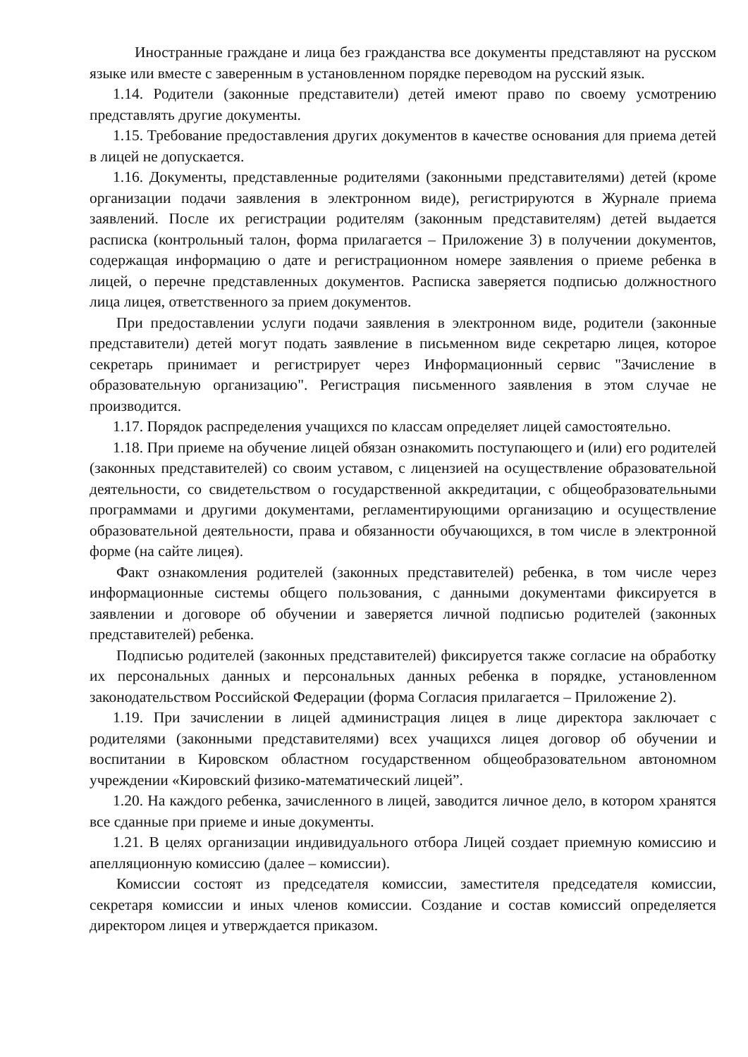Иностранные граждане и лица без гражданства все документы представляют на русском языке или вместе с заверенным в установленном порядке переводом на русский язык.
1.14. Родители (законные представители) детей имеют право по своему усмотрению представлять другие документы.
1.15. Требование предоставления других документов в качестве основания для приема детей в лицей не допускается.
1.16. Документы, представленные родителями (законными представителями) детей (кроме организации подачи заявления в электронном виде), регистрируются в Журнале приема заявлений. После их регистрации родителям (законным представителям) детей выдается расписка (контрольный талон, форма прилагается – Приложение 3) в получении документов, содержащая информацию о дате и регистрационном номере заявления о приеме ребенка в лицей, о перечне представленных документов. Расписка заверяется подписью должностного лица лицея, ответственного за прием документов.
При предоставлении услуги подачи заявления в электронном виде, родители (законные представители) детей могут подать заявление в письменном виде секретарю лицея, которое секретарь принимает и регистрирует через Информационный сервис "Зачисление в образовательную организацию". Регистрация письменного заявления в этом случае не производится.
1.17. Порядок распределения учащихся по классам определяет лицей самостоятельно.
1.18. При приеме на обучение лицей обязан ознакомить поступающего и (или) его родителей (законных представителей) со своим уставом, с лицензией на осуществление образовательной деятельности, со свидетельством о государственной аккредитации, с общеобразовательными программами и другими документами, регламентирующими организацию и осуществление образовательной деятельности, права и обязанности обучающихся, в том числе в электронной форме (на сайте лицея).
Факт ознакомления родителей (законных представителей) ребенка, в том числе через информационные системы общего пользования, с данными документами фиксируется в заявлении и договоре об обучении и заверяется личной подписью родителей (законных представителей) ребенка.
Подписью родителей (законных представителей) фиксируется также согласие на обработку их персональных данных и персональных данных ребенка в порядке, установленном законодательством Российской Федерации (форма Согласия прилагается – Приложение 2).
1.19. При зачислении в лицей администрация лицея в лице директора заключает с родителями (законными представителями) всех учащихся лицея договор об обучении и воспитании в Кировском областном государственном общеобразовательном автономном учреждении «Кировский физико-математический лицей”.
1.20. На каждого ребенка, зачисленного в лицей, заводится личное дело, в котором хранятся все сданные при приеме и иные документы.
1.21. В целях организации индивидуального отбора Лицей создает приемную комиссию и апелляционную комиссию (далее – комиссии).
Комиссии состоят из председателя комиссии, заместителя председателя комиссии, секретаря комиссии и иных членов комиссии. Создание и состав комиссий определяется директором лицея и утверждается приказом.